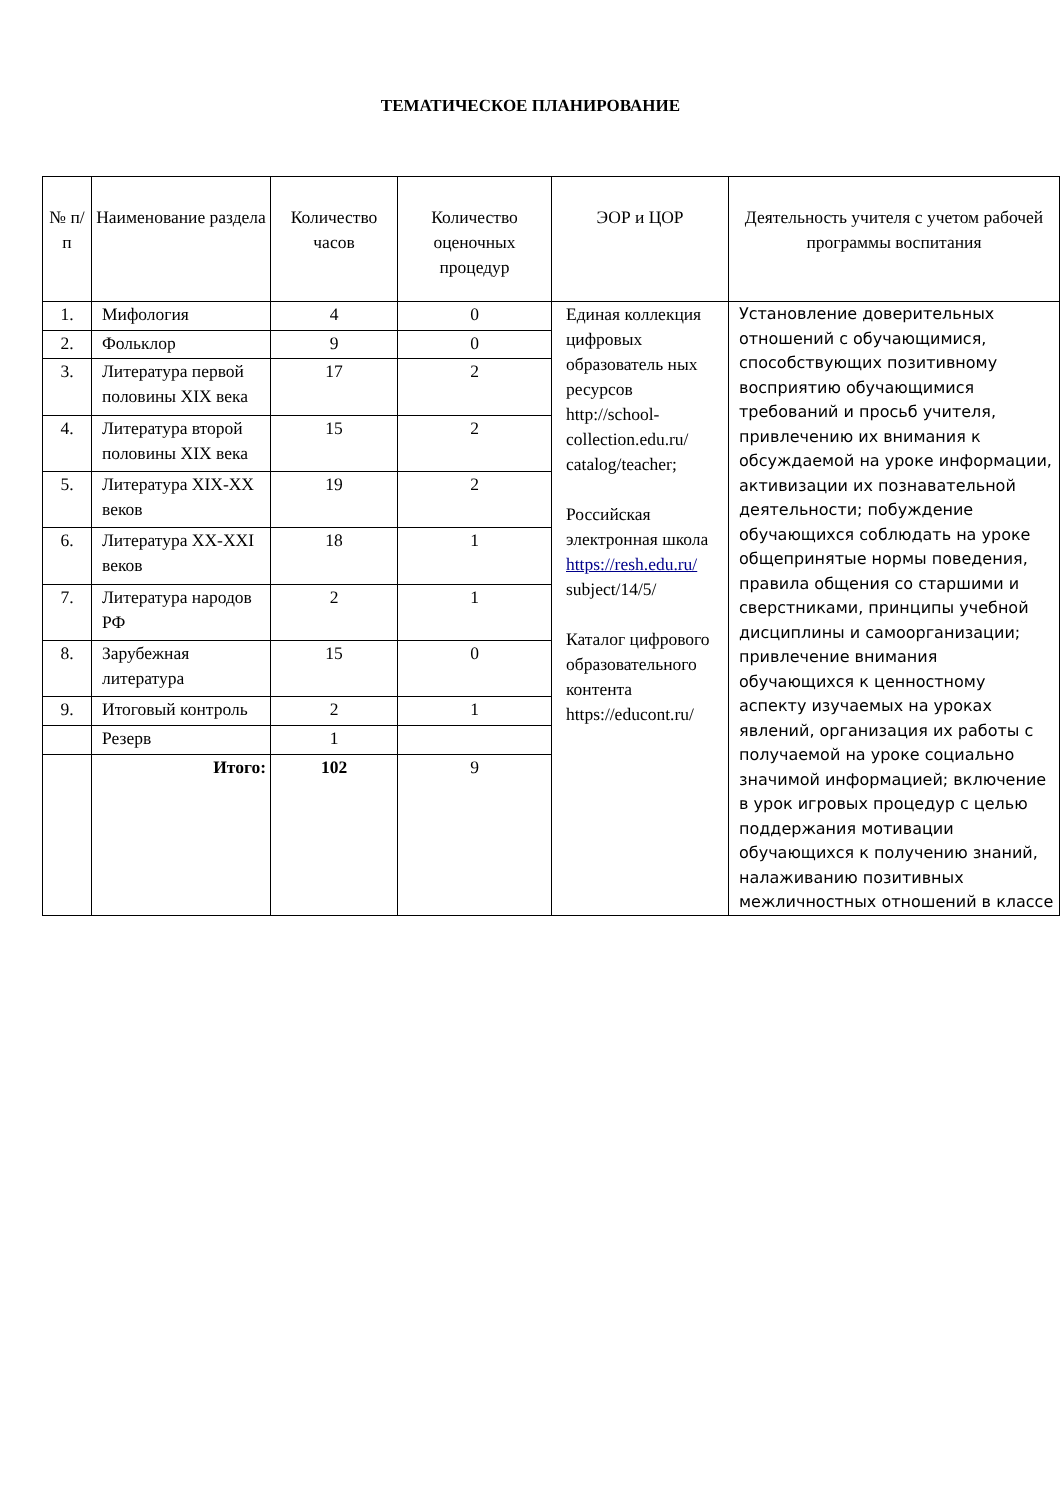ТЕМАТИЧЕСКОЕ ПЛАНИРОВАНИЕ
| № п/п | Наименование раздела | Количество часов | Количество оценочных процедур | ЭОР и ЦОР | Деятельность учителя с учетом рабочей программы воспитания |
| --- | --- | --- | --- | --- | --- |
| 1. | Мифология | 4 | 0 | Единая коллекция цифровых образователь ных ресурсов http://school-collection.edu.ru/ catalog/teacher; Российская электронная школа https://resh.edu.ru/ subject/14/5/ Каталог цифрового образовательного контента https://educont.ru/ | Установление доверительных отношений с обучающимися, способствующих позитивному восприятию обучающимися требований и просьб учителя, привлечению их внимания к обсуждаемой на уроке информации, активизации их познавательной деятельности; побуждение обучающихся соблюдать на уроке общепринятые нормы поведения, правила общения со старшими и сверстниками, принципы учебной дисциплины и самоорганизации; привлечение внимания обучающихся к ценностному аспекту изучаемых на уроках явлений, организация их работы с получаемой на уроке социально значимой информацией; включение в урок игровых процедур с целью поддержания мотивации обучающихся к получению знаний, налаживанию позитивных межличностных отношений в классе |
| 2. | Фольклор | 9 | 0 | | |
| 3. | Литература первой половины XIX века | 17 | 2 | | |
| 4. | Литература второй половины XIX века | 15 | 2 | | |
| 5. | Литература XIX-XX веков | 19 | 2 | | |
| 6. | Литература XX-XXI веков | 18 | 1 | | |
| 7. | Литература народов РФ | 2 | 1 | | |
| 8. | Зарубежная литература | 15 | 0 | | |
| 9. | Итоговый контроль | 2 | 1 | | |
| | Резерв | 1 | | | |
| | Итого: | 102 | 9 | | |